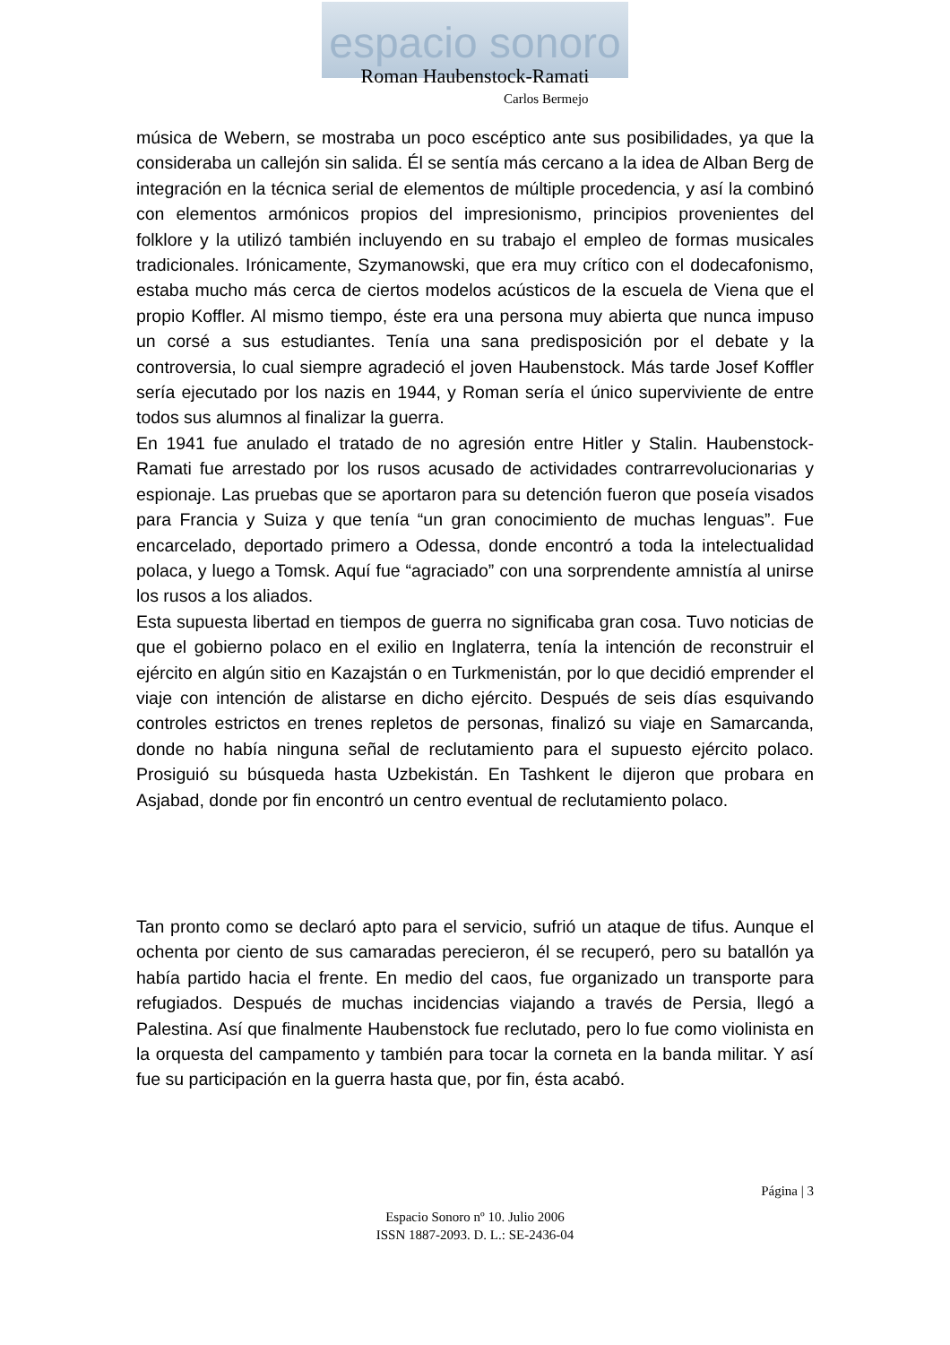espacio sonoro
Roman Haubenstock-Ramati
Carlos Bermejo
música de Webern, se mostraba un poco escéptico ante sus posibilidades, ya que la consideraba un callejón sin salida. Él se sentía más cercano a la idea de Alban Berg de integración en la técnica serial de elementos de múltiple procedencia, y así la combinó con elementos armónicos propios del impresionismo, principios provenientes del folklore y la utilizó también incluyendo en su trabajo el empleo de formas musicales tradicionales. Irónicamente, Szymanowski, que era muy crítico con el dodecafonismo, estaba mucho más cerca de ciertos modelos acústicos de la escuela de Viena que el propio Koffler. Al mismo tiempo, éste era una persona muy abierta que nunca impuso un corsé a sus estudiantes. Tenía una sana predisposición por el debate y la controversia, lo cual siempre agradeció el joven Haubenstock. Más tarde Josef Koffler sería ejecutado por los nazis en 1944, y Roman sería el único superviviente de entre todos sus alumnos al finalizar la guerra.
En 1941 fue anulado el tratado de no agresión entre Hitler y Stalin. Haubenstock- Ramati fue arrestado por los rusos acusado de actividades contrarrevolucionarias y espionaje. Las pruebas que se aportaron para su detención fueron que poseía visados para Francia y Suiza y que tenía “un gran conocimiento de muchas lenguas”. Fue encarcelado, deportado primero a Odessa, donde encontró a toda la intelectualidad polaca, y luego a Tomsk. Aquí fue “agraciado” con una sorprendente amnistía al unirse los rusos a los aliados.
Esta supuesta libertad en tiempos de guerra no significaba gran cosa. Tuvo noticias de que el gobierno polaco en el exilio en Inglaterra, tenía la intención de reconstruir el ejército en algún sitio en Kazajstán o en Turkmenistán, por lo que decidió emprender el viaje con intención de alistarse en dicho ejército. Después de seis días esquivando controles estrictos en trenes repletos de personas, finalizó su viaje en Samarcanda, donde no había ninguna señal de reclutamiento para el supuesto ejército polaco. Prosiguió su búsqueda hasta Uzbekistán. En Tashkent le dijeron que probara en Asjabad, donde por fin encontró un centro eventual de reclutamiento polaco.
Tan pronto como se declaró apto para el servicio, sufrió un ataque de tifus. Aunque el ochenta por ciento de sus camaradas perecieron, él se recuperó, pero su batallón ya había partido hacia el frente. En medio del caos, fue organizado un transporte para refugiados. Después de muchas incidencias viajando a través de Persia, llegó a Palestina. Así que finalmente Haubenstock fue reclutado, pero lo fue como violinista en la orquesta del campamento y también para tocar la corneta en la banda militar. Y así fue su participación en la guerra hasta que, por fin, ésta acabó.
Página | 3
Espacio Sonoro nº 10. Julio 2006
ISSN 1887-2093. D. L.: SE-2436-04